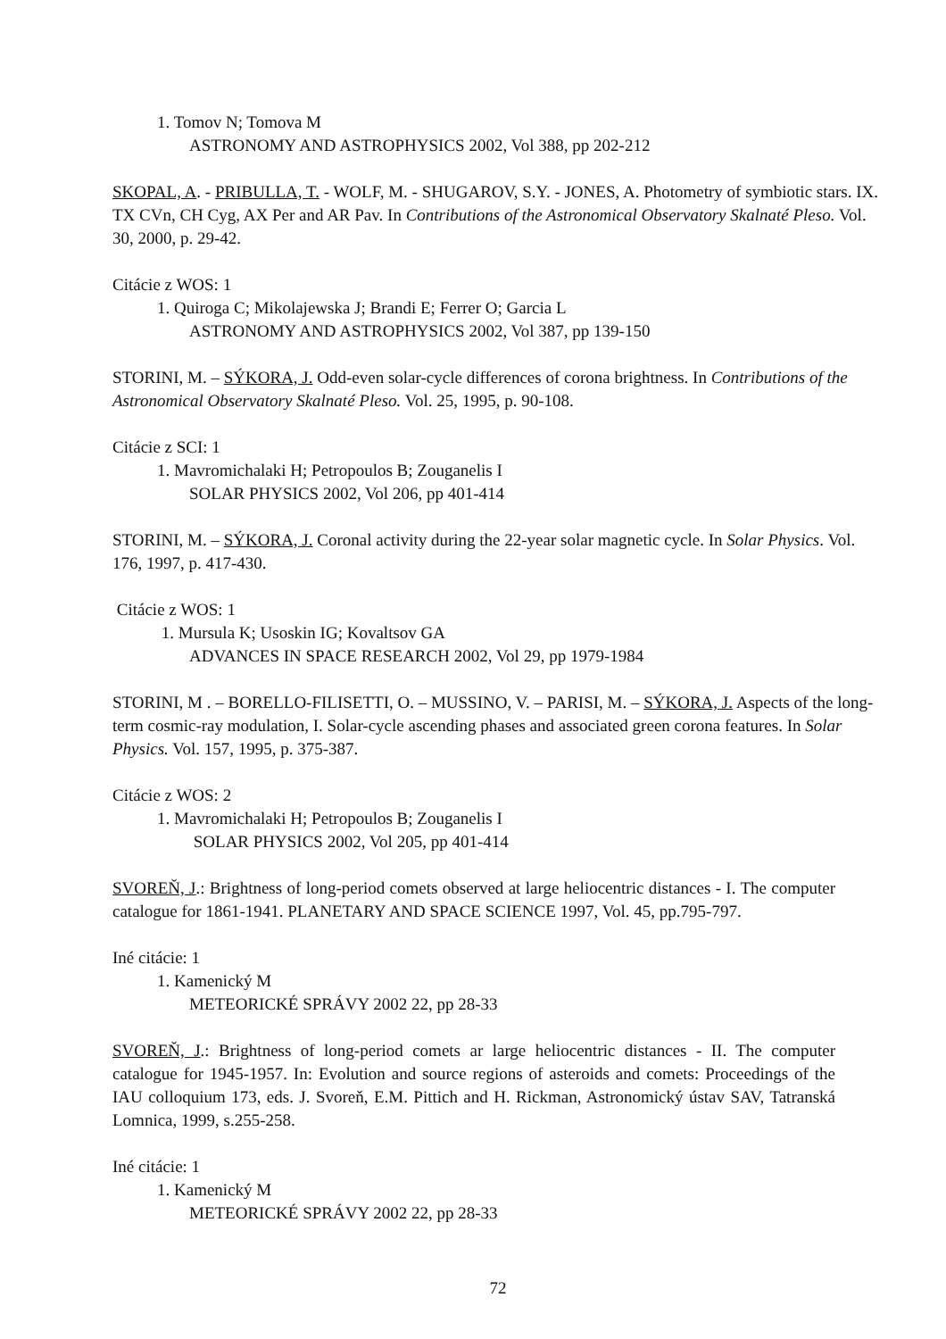1. Tomov N; Tomova M
ASTRONOMY AND ASTROPHYSICS 2002, Vol 388, pp 202-212
SKOPAL, A. - PRIBULLA, T. - WOLF, M. - SHUGAROV, S.Y. - JONES, A. Photometry of symbiotic stars. IX. TX CVn, CH Cyg, AX Per and AR Pav. In Contributions of the Astronomical Observatory Skalnaté Pleso. Vol. 30, 2000, p. 29-42.
Citácie z WOS: 1
1. Quiroga C; Mikolajewska J; Brandi E; Ferrer O; Garcia L
ASTRONOMY AND ASTROPHYSICS 2002, Vol 387, pp 139-150
STORINI, M. – SÝKORA, J. Odd-even solar-cycle differences of corona brightness. In Contributions of the Astronomical Observatory Skalnaté Pleso. Vol. 25, 1995, p. 90-108.
Citácie z SCI: 1
1. Mavromichalaki H; Petropoulos B; Zouganelis I
SOLAR PHYSICS 2002, Vol 206, pp 401-414
STORINI, M. – SÝKORA, J. Coronal activity during the 22-year solar magnetic cycle. In Solar Physics. Vol. 176, 1997, p. 417-430.
Citácie z WOS: 1
1. Mursula K; Usoskin IG; Kovaltsov GA
ADVANCES IN SPACE RESEARCH 2002, Vol 29, pp 1979-1984
STORINI, M . – BORELLO-FILISETTI, O. – MUSSINO, V. – PARISI, M. – SÝKORA, J. Aspects of the long-term cosmic-ray modulation, I. Solar-cycle ascending phases and associated green corona features. In Solar Physics. Vol. 157, 1995, p. 375-387.
Citácie z WOS: 2
1. Mavromichalaki H; Petropoulos B; Zouganelis I
SOLAR PHYSICS 2002, Vol 205, pp 401-414
SVOREŇ, J.: Brightness of long-period comets observed at large heliocentric distances - I. The computer catalogue for 1861-1941. PLANETARY AND SPACE SCIENCE 1997, Vol. 45, pp.795-797.
Iné citácie: 1
1. Kamenický M
METEORICKÉ SPRÁVY 2002 22, pp 28-33
SVOREŇ, J.: Brightness of long-period comets ar large heliocentric distances - II. The computer catalogue for 1945-1957. In: Evolution and source regions of asteroids and comets: Proceedings of the IAU colloquium 173, eds. J. Svoreň, E.M. Pittich and H. Rickman, Astronomický ústav SAV, Tatranská Lomnica, 1999, s.255-258.
Iné citácie: 1
1. Kamenický M
METEORICKÉ SPRÁVY 2002 22, pp 28-33
72